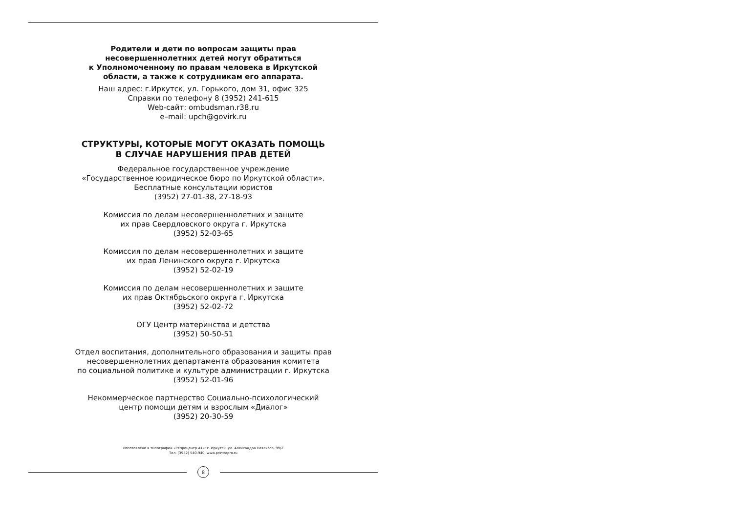Родители и дети по вопросам защиты прав
несовершеннолетних детей могут обратиться
к Уполномоченному по правам человека в Иркутской
области, а также к сотрудникам его аппарата.
Наш адрес: г.Иркутск, ул. Горького, дом 31, офис 325
Справки по телефону 8 (3952) 241-615
Web-сайт: ombudsman.r38.ru
e–mail: upch@govirk.ru
СТРУКТУРЫ, КОТОРЫЕ МОГУТ ОКАЗАТЬ ПОМОЩЬ
В СЛУЧАЕ НАРУШЕНИЯ ПРАВ ДЕТЕЙ
Федеральное государственное учреждение
«Государственное юридическое бюро по Иркутской области».
Бесплатные консультации юристов
(3952) 27-01-38, 27-18-93
Комиссия по делам несовершеннолетних и защите
их прав Свердловского округа г. Иркутска
(3952) 52-03-65
Комиссия по делам несовершеннолетних и защите
их прав Ленинского округа г. Иркутска
(3952) 52-02-19
Комиссия по делам несовершеннолетних и защите
их прав Октябрьского округа г. Иркутска
(3952) 52-02-72
ОГУ Центр материнства и детства
(3952) 50-50-51
Отдел воспитания, дополнительного образования и защиты прав
несовершеннолетних департамента образования комитета
по социальной политике и культуре администрации г. Иркутска
(3952) 52-01-96
Некоммерческое партнерство Социально-психологический
центр помощи детям и взрослым «Диалог»
(3952) 20-30-59
Изготовлено в типографии «Репроцентр А1»: г. Иркутск, ул. Александра Невского, 99/2
Тел. (3952) 540-940, www.printrepro.ru
8